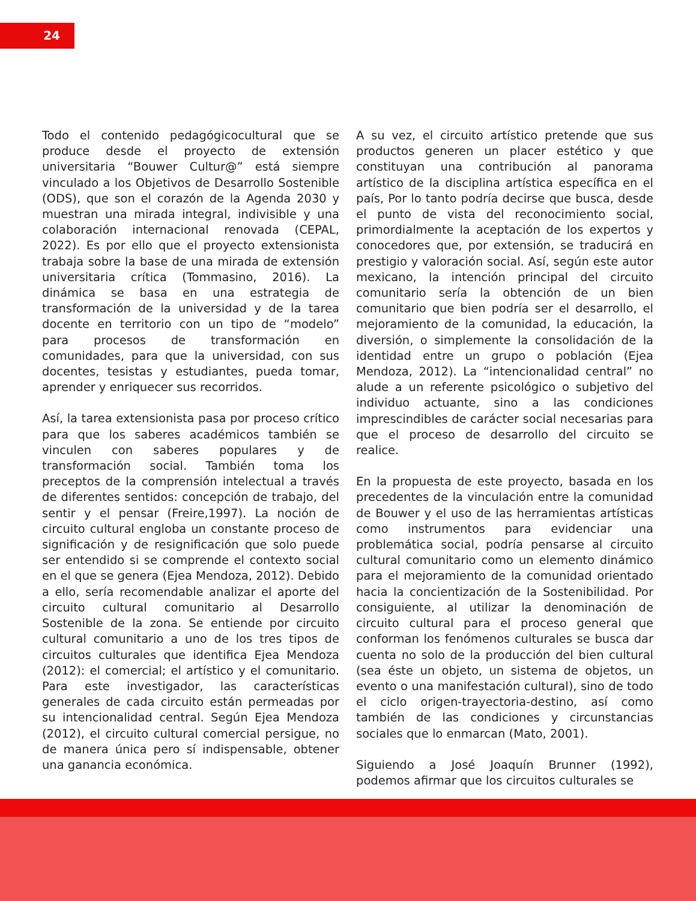24
Todo el contenido pedagógicocultural que se produce desde el proyecto de extensión universitaria “Bouwer Cultur@” está siempre vinculado a los Objetivos de Desarrollo Sostenible (ODS), que son el corazón de la Agenda 2030 y muestran una mirada integral, indivisible y una colaboración internacional renovada (CEPAL, 2022). Es por ello que el proyecto extensionista trabaja sobre la base de una mirada de extensión universitaria crítica (Tommasino, 2016). La dinámica se basa en una estrategia de transformación de la universidad y de la tarea docente en territorio con un tipo de “modelo” para procesos de transformación en comunidades, para que la universidad, con sus docentes, tesistas y estudiantes, pueda tomar, aprender y enriquecer sus recorridos.
Así, la tarea extensionista pasa por proceso crítico para que los saberes académicos también se vinculen con saberes populares y de transformación social. También toma los preceptos de la comprensión intelectual a través de diferentes sentidos: concepción de trabajo, del sentir y el pensar (Freire,1997). La noción de circuito cultural engloba un constante proceso de significación y de resignificación que solo puede ser entendido si se comprende el contexto social en el que se genera (Ejea Mendoza, 2012). Debido a ello, sería recomendable analizar el aporte del circuito cultural comunitario al Desarrollo Sostenible de la zona. Se entiende por circuito cultural comunitario a uno de los tres tipos de circuitos culturales que identifica Ejea Mendoza (2012): el comercial; el artístico y el comunitario. Para este investigador, las características generales de cada circuito están permeadas por su intencionalidad central. Según Ejea Mendoza (2012), el circuito cultural comercial persigue, no de manera única pero sí indispensable, obtener una ganancia económica.
A su vez, el circuito artístico pretende que sus productos generen un placer estético y que constituyan una contribución al panorama artístico de la disciplina artística específica en el país, Por lo tanto podría decirse que busca, desde el punto de vista del reconocimiento social, primordialmente la aceptación de los expertos y conocedores que, por extensión, se traducirá en prestigio y valoración social. Así, según este autor mexicano, la intención principal del circuito comunitario sería la obtención de un bien comunitario que bien podría ser el desarrollo, el mejoramiento de la comunidad, la educación, la diversión, o simplemente la consolidación de la identidad entre un grupo o población (Ejea Mendoza, 2012). La “intencionalidad central” no alude a un referente psicológico o subjetivo del individuo actuante, sino a las condiciones imprescindibles de carácter social necesarias para que el proceso de desarrollo del circuito se realice.
En la propuesta de este proyecto, basada en los precedentes de la vinculación entre la comunidad de Bouwer y el uso de las herramientas artísticas como instrumentos para evidenciar una problemática social, podría pensarse al circuito cultural comunitario como un elemento dinámico para el mejoramiento de la comunidad orientado hacia la concientización de la Sostenibilidad. Por consiguiente, al utilizar la denominación de circuito cultural para el proceso general que conforman los fenómenos culturales se busca dar cuenta no solo de la producción del bien cultural (sea éste un objeto, un sistema de objetos, un evento o una manifestación cultural), sino de todo el ciclo origen-trayectoria-destino, así como también de las condiciones y circunstancias sociales que lo enmarcan (Mato, 2001).
Siguiendo a José Joaquín Brunner (1992), podemos afirmar que los circuitos culturales se